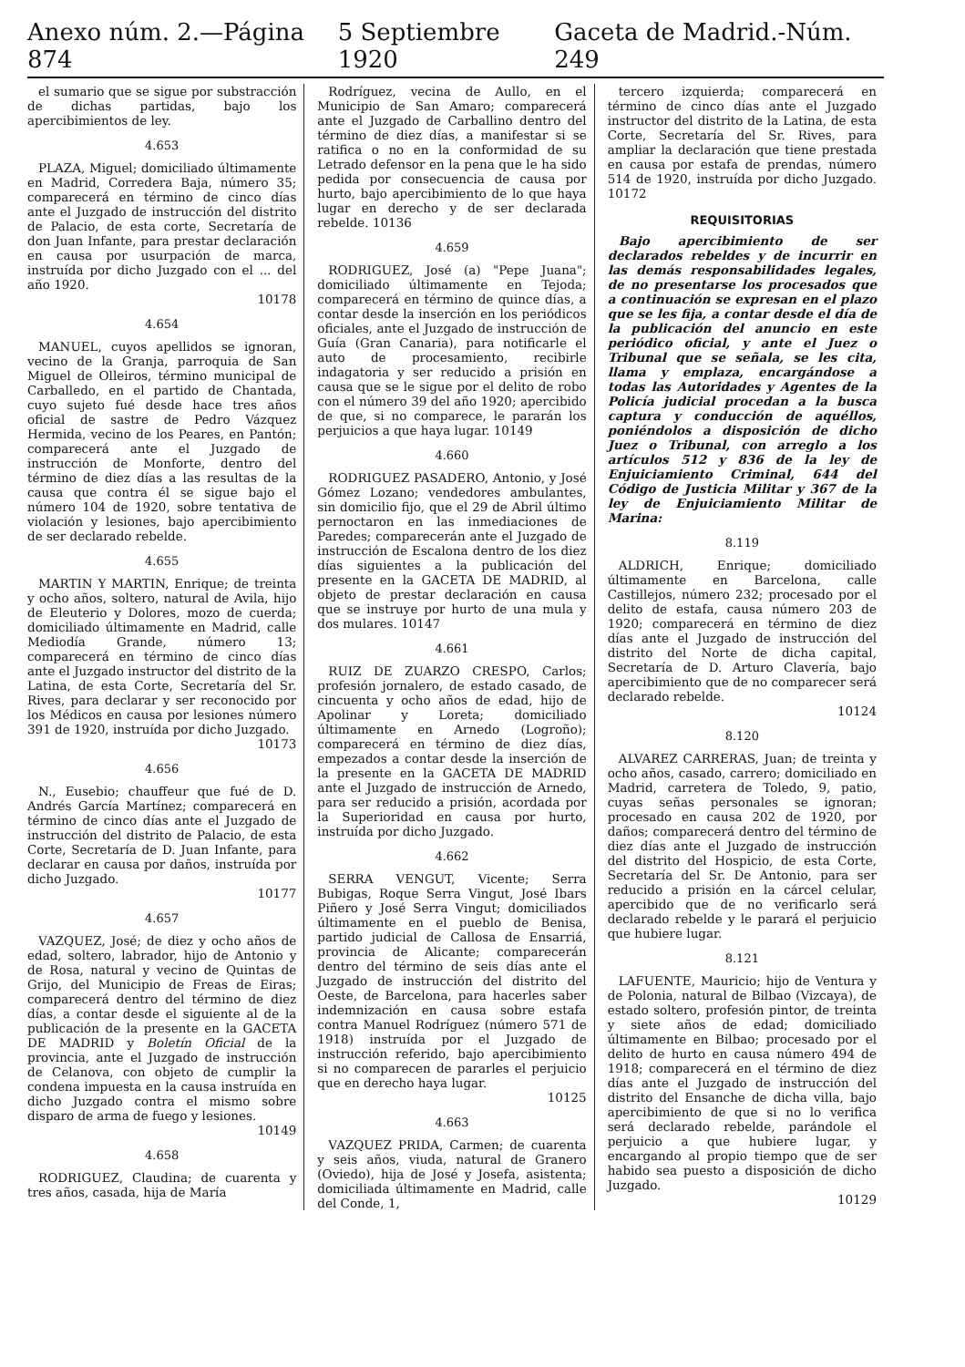Anexo núm. 2.—Página 874 5 Septiembre 1920 Gaceta de Madrid.-Núm. 249
el sumario que se sigue por substracción de dichas partidas, bajo los apercibimientos de ley.
4.653
PLAZA, Miguel; domiciliado últimamente en Madrid, Corredera Baja, número 35; comparecerá en término de cinco días ante el Juzgado de instrucción del distrito de Palacio, de esta corte, Secretaría de don Juan Infante, para prestar declaración en causa por usurpación de marca, instruída por dicho Juzgado con el ... del año 1920.
10178
4.654
MANUEL, cuyos apellidos se ignoran, vecino de la Granja, parroquia de San Miguel de Olleiros, término municipal de Carballedo, en el partido de Chantada, cuyo sujeto fué desde hace tres años oficial de sastre de Pedro Vázquez Hermida, vecino de los Peares, en Pantón; comparecerá ante el Juzgado de instrucción de Monforte, dentro del término de diez días a las resultas de la causa que contra él se sigue bajo el número 104 de 1920, sobre tentativa de violación y lesiones, bajo apercibimiento de ser declarado rebelde.
4.655
MARTIN Y MARTIN, Enrique; de treinta y ocho años, soltero, natural de Avila, hijo de Eleuterio y Dolores, mozo de cuerda; domiciliado últimamente en Madrid, calle Mediodía Grande, número 13; comparecerá en término de cinco días ante el Juzgado instructor del distrito de la Latina, de esta Corte, Secretaría del Sr. Rives, para declarar y ser reconocido por los Médicos en causa por lesiones número 391 de 1920, instruída por dicho Juzgado.
10173
4.656
N., Eusebio; chauffeur que fué de D. Andrés García Martínez; comparecerá en término de cinco días ante el Juzgado de instrucción del distrito de Palacio, de esta Corte, Secretaría de D. Juan Infante, para declarar en causa por daños, instruída por dicho Juzgado.
10177
4.657
VAZQUEZ, José; de diez y ocho años de edad, soltero, labrador, hijo de Antonio y de Rosa, natural y vecino de Quintas de Grijo, del Municipio de Freas de Eiras; comparecerá dentro del término de diez días, a contar desde el siguiente al de la publicación de la presente en la GACETA DE MADRID y Boletín Oficial de la provincia, ante el Juzgado de instrucción de Celanova, con objeto de cumplir la condena impuesta en la causa instruída en dicho Juzgado contra el mismo sobre disparo de arma de fuego y lesiones.
10149
4.658
RODRIGUEZ, Claudina; de cuarenta y tres años, casada, hija de María
Rodríguez, vecina de Aullo, en el Municipio de San Amaro; comparecerá ante el Juzgado de Carballino dentro del término de diez días, a manifestar si se ratifica o no en la conformidad de su Letrado defensor en la pena que le ha sido pedida por consecuencia de causa por hurto, bajo apercibimiento de lo que haya lugar en derecho y de ser declarada rebelde. 10136
4.659
RODRIGUEZ, José (a) "Pepe Juana"; domiciliado últimamente en Tejoda; comparecerá en término de quince días, a contar desde la inserción en los periódicos oficiales, ante el Juzgado de instrucción de Guía (Gran Canaria), para notificarle el auto de procesamiento, recibirle indagatoria y ser reducido a prisión en causa que se le sigue por el delito de robo con el número 39 del año 1920; apercibido de que, si no comparece, le pararán los perjuicios a que haya lugar. 10149
4.660
RODRIGUEZ PASADERO, Antonio, y José Gómez Lozano; vendedores ambulantes, sin domicilio fijo, que el 29 de Abril último pernoctaron en las inmediaciones de Paredes; comparecerán ante el Juzgado de instrucción de Escalona dentro de los diez días siguientes a la publicación del presente en la GACETA DE MADRID, al objeto de prestar declaración en causa que se instruye por hurto de una mula y dos mulares. 10147
4.661
RUIZ DE ZUARZO CRESPO, Carlos; profesión jornalero, de estado casado, de cincuenta y ocho años de edad, hijo de Apolinar y Loreta; domiciliado últimamente en Arnedo (Logroño); comparecerá en término de diez días, empezados a contar desde la inserción de la presente en la GACETA DE MADRID ante el Juzgado de instrucción de Arnedo, para ser reducido a prisión, acordada por la Superioridad en causa por hurto, instruída por dicho Juzgado.
4.662
SERRA VENGUT, Vicente; Serra Bubigas, Roque Serra Vingut, José Ibars Piñero y José Serra Vingut; domiciliados últimamente en el pueblo de Benisa, partido judicial de Callosa de Ensarriá, provincia de Alicante; comparecerán dentro del término de seis días ante el Juzgado de instrucción del distrito del Oeste, de Barcelona, para hacerles saber indemnización en causa sobre estafa contra Manuel Rodríguez (número 571 de 1918) instruída por el Juzgado de instrucción referido, bajo apercibimiento si no comparecen de pararles el perjuicio que en derecho haya lugar.
10125
4.663
VAZQUEZ PRIDA, Carmen; de cuarenta y seis años, viuda, natural de Granero (Oviedo), hija de José y Josefa, asistenta; domiciliada últimamente en Madrid, calle del Conde, 1,
tercero izquierda; comparecerá en término de cinco días ante el Juzgado instructor del distrito de la Latina, de esta Corte, Secretaría del Sr. Rives, para ampliar la declaración que tiene prestada en causa por estafa de prendas, número 514 de 1920, instruída por dicho Juzgado. 10172
REQUISITORIAS
Bajo apercibimiento de ser declarados rebeldes y de incurrir en las demás responsabilidades legales, de no presentarse los procesados que a continuación se expresan en el plazo que se les fija, a contar desde el día de la publicación del anuncio en este periódico oficial, y ante el Juez o Tribunal que se señala, se les cita, llama y emplaza, encargándose a todas las Autoridades y Agentes de la Policía judicial procedan a la busca captura y conducción de aquéllos, poniéndolos a disposición de dicho Juez o Tribunal, con arreglo a los artículos 512 y 836 de la ley de Enjuiciamiento Criminal, 644 del Código de Justicia Militar y 367 de la ley de Enjuiciamiento Militar de Marina:
8.119
ALDRICH, Enrique; domiciliado últimamente en Barcelona, calle Castillejos, número 232; procesado por el delito de estafa, causa número 203 de 1920; comparecerá en término de diez días ante el Juzgado de instrucción del distrito del Norte de dicha capital, Secretaría de D. Arturo Clavería, bajo apercibimiento que de no comparecer será declarado rebelde.
10124
8.120
ALVAREZ CARRERAS, Juan; de treinta y ocho años, casado, carrero; domiciliado en Madrid, carretera de Toledo, 9, patio, cuyas señas personales se ignoran; procesado en causa 202 de 1920, por daños; comparecerá dentro del término de diez días ante el Juzgado de instrucción del distrito del Hospicio, de esta Corte, Secretaría del Sr. De Antonio, para ser reducido a prisión en la cárcel celular, apercibido que de no verificarlo será declarado rebelde y le parará el perjuicio que hubiere lugar.
8.121
LAFUENTE, Mauricio; hijo de Ventura y de Polonia, natural de Bilbao (Vizcaya), de estado soltero, profesión pintor, de treinta y siete años de edad; domiciliado últimamente en Bilbao; procesado por el delito de hurto en causa número 494 de 1918; comparecerá en el término de diez días ante el Juzgado de instrucción del distrito del Ensanche de dicha villa, bajo apercibimiento de que si no lo verifica será declarado rebelde, parándole el perjuicio a que hubiere lugar, y encargando al propio tiempo que de ser habido sea puesto a disposición de dicho Juzgado.
10129